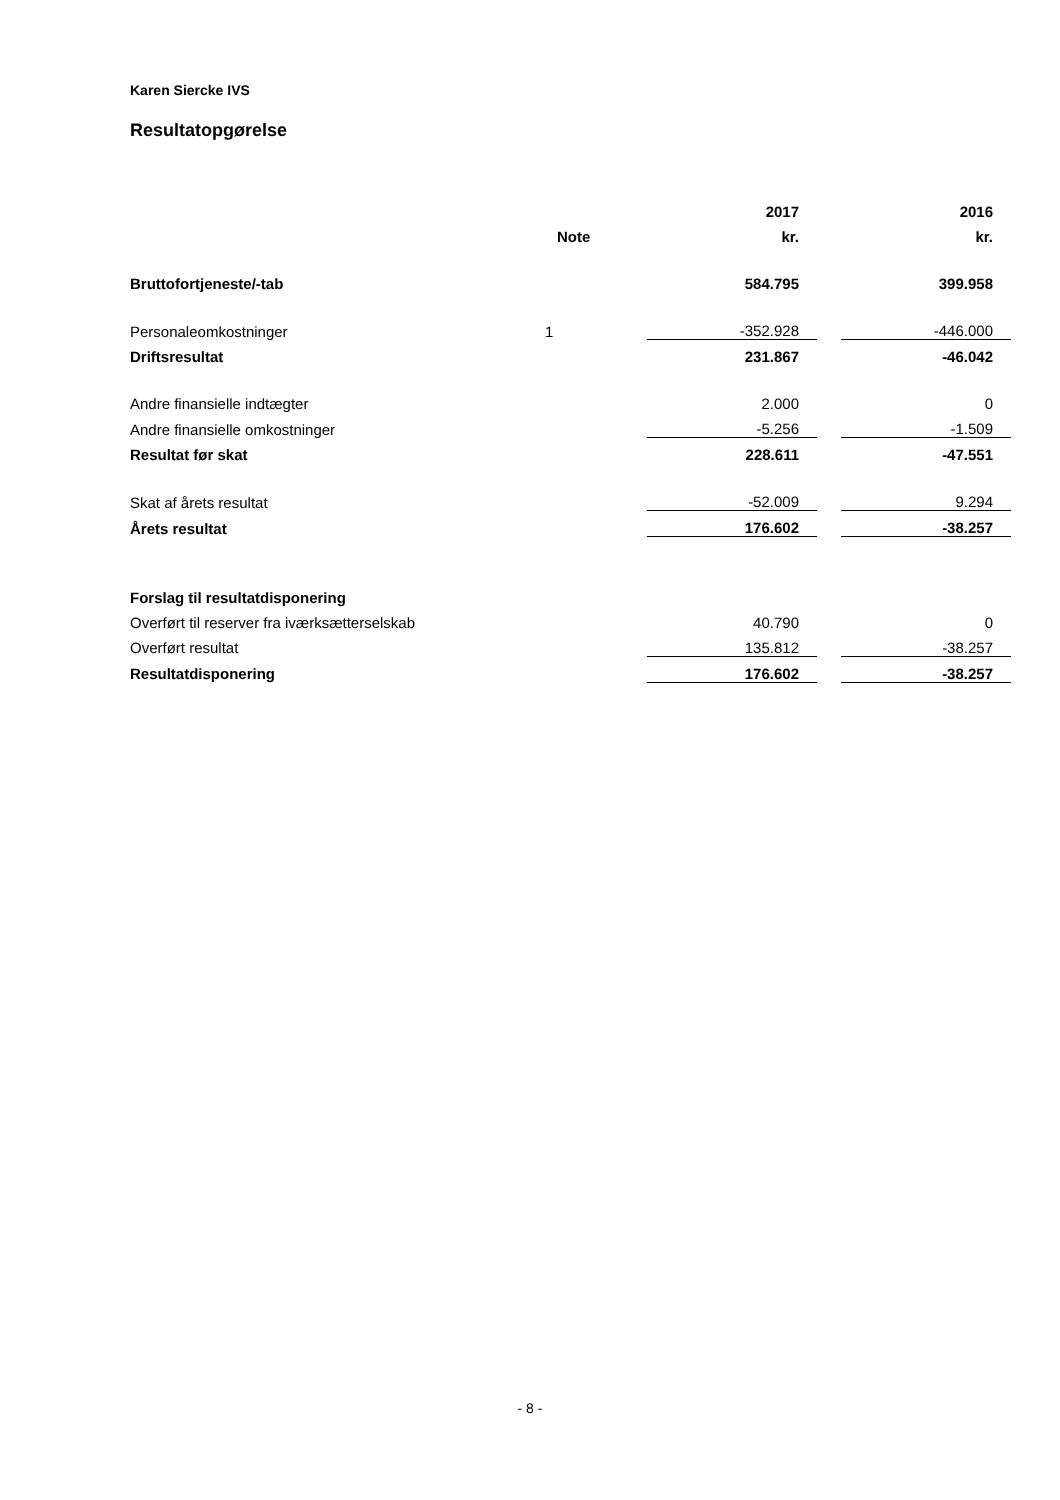Karen Siercke IVS
Resultatopgørelse
| | | 2017 | | 2016 |
| --- | --- | --- | --- | --- |
| | Note | kr. | | kr. |
| Bruttofortjeneste/-tab | | 584.795 | | 399.958 |
| Personaleomkostninger | 1 | -352.928 | | -446.000 |
| Driftsresultat | | 231.867 | | -46.042 |
| Andre finansielle indtægter | | 2.000 | | 0 |
| Andre finansielle omkostninger | | -5.256 | | -1.509 |
| Resultat før skat | | 228.611 | | -47.551 |
| Skat af årets resultat | | -52.009 | | 9.294 |
| Årets resultat | | 176.602 | | -38.257 |
| Forslag til resultatdisponering | | | | |
| Overført til reserver fra iværksætterselskab | | 40.790 | | 0 |
| Overført resultat | | 135.812 | | -38.257 |
| Resultatdisponering | | 176.602 | | -38.257 |
- 8 -